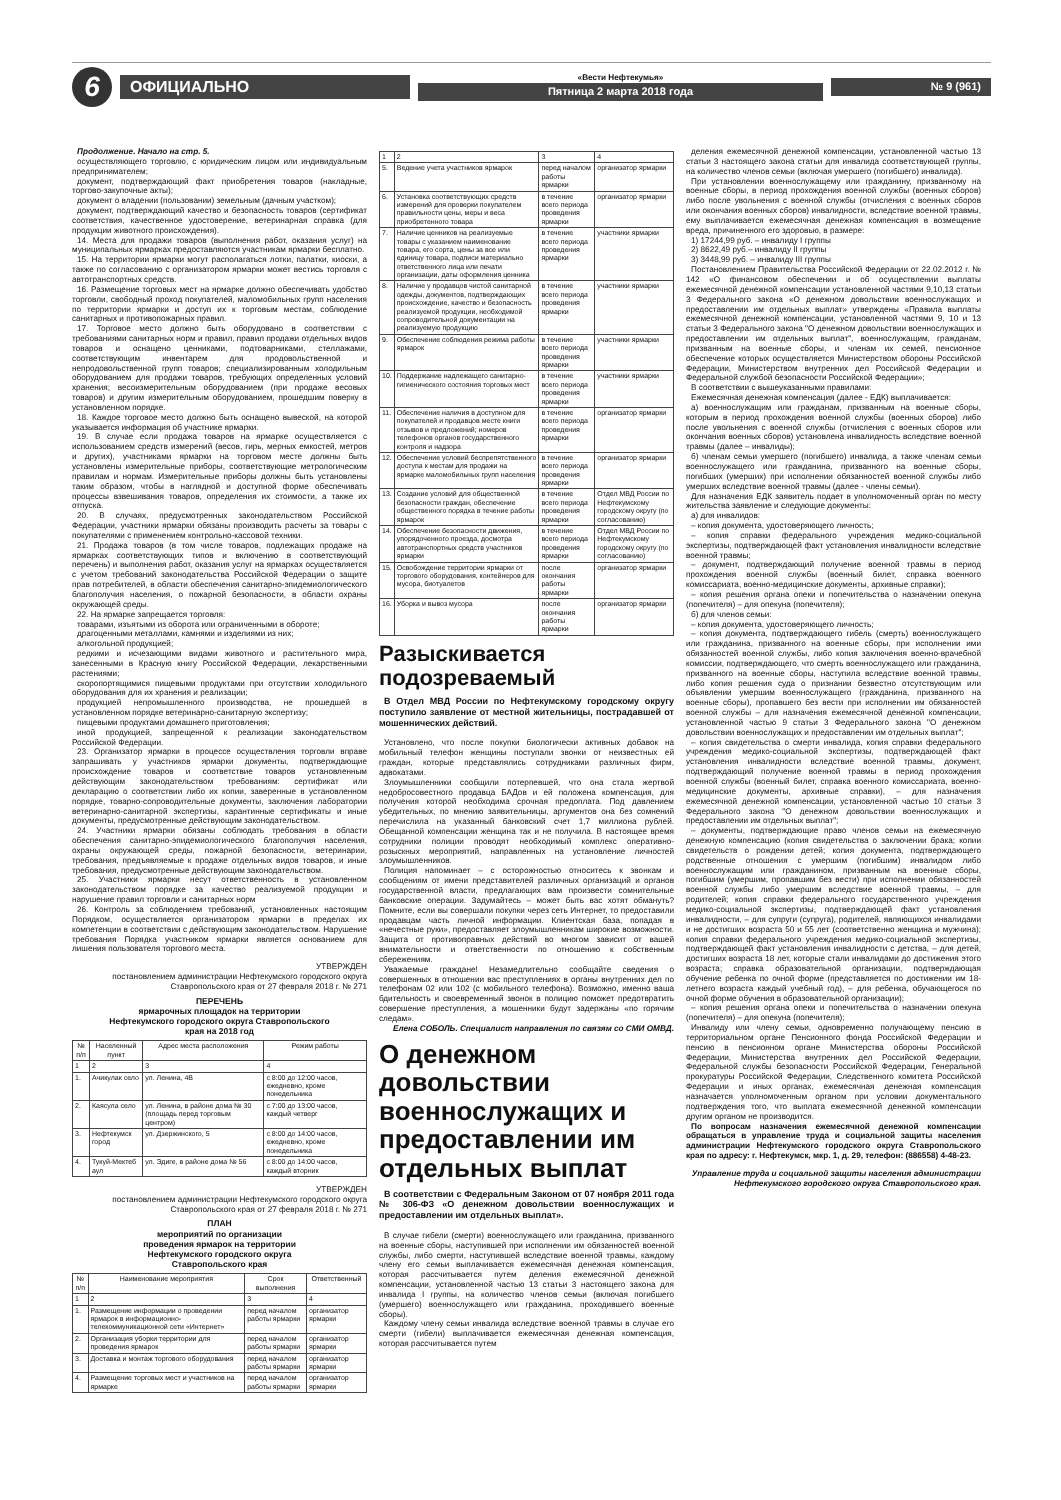6
ОФИЦИАЛЬНО
«Вести Нефтекумья»
Пятница 2 марта 2018 года
№ 9 (961)
Продолжение. Начало на стр. 5.
осуществляющего торговлю, с юридическим лицом или индивидуальным предпринимателем;
документ, подтверждающий факт приобретения товаров (накладные, торгово-закупочные акты);
документ о владении (пользовании) земельным (дачным участком);
документ, подтверждающий качество и безопасность товаров (сертификат соответствия, качественное удостоверение, ветеринарная справка (для продукции животного происхождения).
14. Места для продажи товаров (выполнения работ, оказания услуг) на муниципальных ярмарках предоставляются участникам ярмарки бесплатно.
15. На территории ярмарки могут располагаться лотки, палатки, киоски, а также по согласованию с организатором ярмарки может вестись торговля с автотранспортных средств.
16. Размещение торговых мест на ярмарке должно обеспечивать удобство торговли, свободный проход покупателей, маломобильных групп населения по территории ярмарки и доступ их к торговым местам, соблюдение санитарных и противопожарных правил.
17. Торговое место должно быть оборудовано в соответствии с требованиями санитарных норм и правил, правил продажи отдельных видов товаров и оснащено ценниками, подтоварниками, стеллажами, соответствующим инвентарем для продовольственной и непродовольственной групп товаров; специализированным холодильным оборудованием для продажи товаров, требующих определенных условий хранения; весоизмерительным оборудованием (при продаже весовых товаров) и другим измерительным оборудованием, прошедшим поверку в установленном порядке.
18. Каждое торговое место должно быть оснащено вывеской, на которой указывается информация об участнике ярмарки.
19. В случае если продажа товаров на ярмарке осуществляется с использованием средств измерений (весов, гирь, мерных емкостей, метров и других), участниками ярмарки на торговом месте должны быть установлены измерительные приборы, соответствующие метрологическим правилам и нормам. Измерительные приборы должны быть установлены таким образом, чтобы в наглядной и доступной форме обеспечивать процессы взвешивания товаров, определения их стоимости, а также их отпуска.
20. В случаях, предусмотренных законодательством Российской Федерации, участники ярмарки обязаны производить расчеты за товары с покупателями с применением контрольно-кассовой техники.
21. Продажа товаров (в том числе товаров, подлежащих продаже на ярмарках соответствующих типов и включению в соответствующий перечень) и выполнения работ, оказания услуг на ярмарках осуществляется с учетом требований законодательства Российской Федерации о защите прав потребителей, в области обеспечения санитарно-эпидемиологического благополучия населения, о пожарной безопасности, в области охраны окружающей среды.
22. На ярмарке запрещается торговля:
товарами, изъятыми из оборота или ограниченными в обороте;
драгоценными металлами, камнями и изделиями из них;
алкогольной продукцией;
редкими и исчезающими видами животного и растительного мира, занесенными в Красную книгу Российской Федерации, лекарственными растениями;
скоропортящимися пищевыми продуктами при отсутствии холодильного оборудования для их хранения и реализации;
продукцией непромышленного производства, не прошедшей в установленном порядке ветеринарно-санитарную экспертизу;
пищевыми продуктами домашнего приготовления;
иной продукцией, запрещенной к реализации законодательством Российской Федерации.
23. Организатор ярмарки в процессе осуществления торговли вправе запрашивать у участников ярмарки документы, подтверждающие происхождение товаров и соответствие товаров установленным действующим законодательством требованиям: сертификат или декларацию о соответствии либо их копии, заверенные в установленном порядке, товарно-сопроводительные документы, заключения лаборатории ветеринарно-санитарной экспертизы, карантинные сертификаты и иные документы, предусмотренные действующим законодательством.
24. Участники ярмарки обязаны соблюдать требования в области обеспечения санитарно-эпидемиологического благополучия населения, охраны окружающей среды, пожарной безопасности, ветеринарии, требования, предъявляемые к продаже отдельных видов товаров, и иные требования, предусмотренные действующим законодательством.
25. Участники ярмарки несут ответственность в установленном законодательством порядке за качество реализуемой продукции и нарушение правил торговли и санитарных норм
26. Контроль за соблюдением требований, установленных настоящим Порядком, осуществляется организатором ярмарки в пределах их компетенции в соответствии с действующим законодательством. Нарушение требования Порядка участником ярмарки является основанием для лишения пользователя торгового места.
УТВЕРЖДЕН
постановлением администрации Нефтекумского городского округа
Ставропольского края от 27 февраля 2018 г. № 271
ПЕРЕЧЕНЬ
ярмарочных площадок на территории
Нефтекумского городского округа Ставропольского
края на 2018 год
| № п/п | Населенный пункт | Адрес места расположения | Режим работы |
| --- | --- | --- | --- |
| 1 | 2 | 3 | 4 |
| 1. | Ачикулак село | ул. Ленина, 4В | с 8:00 до 12:00 часов, ежедневно, кроме понедельника |
| 2. | Каясула село | ул. Ленина, в районе дома № 30 (площадь перед торговым центром) | с 7:00 до 13:00 часов, каждый четверг |
| 3. | Нефтекумск город | ул. Дзержинского, 5 | с 8:00 до 14:00 часов, ежедневно, кроме понедельника |
| 4. | Тукуй-Мектеб аул | ул. Эдиге, в районе дома № 56 | с 8:00 до 14:00 часов, каждый вторник |
УТВЕРЖДЕН
постановлением администрации Нефтекумского городского округа
Ставропольского края от 27 февраля 2018 г. № 271
ПЛАН
мероприятий по организации
проведения ярмарок на территории
Нефтекумского городского округа
Ставропольского края
| № п/п | Наименование мероприятия | Срок выполнения | Ответственный |
| --- | --- | --- | --- |
| 1 | 2 | 3 | 4 |
| 1. | Размещение информации о проведении ярмарок в информационно-телекоммуникационной сети «Интернет» | перед началом работы ярмарки | организатор ярмарки |
| 2. | Организация уборки территории для проведения ярмарок | перед началом работы ярмарки | организатор ярмарки |
| 3. | Доставка и монтаж торгового оборудования | перед началом работы ярмарки | организатор ярмарки |
| 4. | Размещение торговых мест и участников на ярмарке | перед началом работы ярмарки | организатор ярмарки |
| 1 | 2 | 3 | 4 |
| 5. | Ведение учета участников ярмарок | перед началом работы ярмарки | организатор ярмарки |
| 6. | Установка соответствующих средств измерений для проверки покупателем правильности цены, меры и веса приобретенного товара | в течение всего периода проведения ярмарки | организатор ярмарки |
| 7. | Наличие ценников на реализуемые товары с указанием наименование товара, его сорта, цены за все или единицу товара, подписи материально ответственного лица или печати организации, даты оформления ценника | в течение всего периода проведения ярмарки | участники ярмарки |
| 8. | Наличие у продавцов чистой санитарной одежды, документов, подтверждающих происхождение, качество и безопасность реализуемой продукции, необходимой сопроводительной документации на реализуемую продукцию | в течение всего периода проведения ярмарки | участники ярмарки |
| 9. | Обеспечение соблюдения режима работы ярмарок | в течение всего периода проведения ярмарки | участники ярмарки |
| 10. | Поддержание надлежащего санитарно-гигиенического состояния торговых мест | в течение всего периода проведения ярмарки | участники ярмарки |
| 11. | Обеспечение наличия в доступном для покупателей и продавцов месте книги отзывов и предложений; номеров телефонов органов государственного контроля и надзора | в течение всего периода проведения ярмарки | организатор ярмарки |
| 12. | Обеспечение условий беспрепятственного доступа к местам для продажи на ярмарке маломобильных групп населения | в течение всего периода проведения ярмарки | организатор ярмарки |
| 13. | Создание условий для общественной безопасности граждан, обеспечение общественного порядка в течение работы ярмарок | в течение всего периода проведения ярмарки | Отдел МВД России по Нефтекумскому городскому округу (по согласованию) |
| 14. | Обеспечение безопасности движения, упорядоченного проезда, досмотра автотранспортных средств участников ярмарки | в течение всего периода проведения ярмарки | Отдел МВД России по Нефтекумскому городскому округу (по согласованию) |
| 15. | Освобождение территории ярмарки от торгового оборудования, контейнеров для мусора, биотуалетов | после окончания работы ярмарки | организатор ярмарки |
| 16. | Уборка и вывоз мусора | после окончания работы ярмарки | организатор ярмарки |
Разыскивается подозреваемый
В Отдел МВД России по Нефтекумскому городскому округу поступило заявление от местной жительницы, пострадавшей от мошеннических действий.
Установлено, что после покупки биологически активных добавок на мобильный телефон женщины поступали звонки от неизвестных ей граждан, которые представлялись сотрудниками различных фирм, адвокатами.
Злоумышленники сообщили потерпевшей, что она стала жертвой недобросовестного продавца БАДов и ей положена компенсация, для получения которой необходима срочная предоплата. Под давлением убедительных, по мнению заявительницы, аргументов она без сомнений перечислила на указанный банковский счет 1,7 миллиона рублей. Обещанной компенсации женщина так и не получила. В настоящее время сотрудники полиции проводят необходимый комплекс оперативно-розыскных мероприятий, направленных на установление личностей злоумышленников.
Полиция напоминает – с осторожностью относитесь к звонкам и сообщениям от имени представителей различных организаций и органов государственной власти, предлагающих вам произвести сомнительные банковские операции. Задумайтесь – может быть вас хотят обмануть? Помните, если вы совершали покупки через сеть Интернет, то предоставили продавцам часть личной информации. Клиентская база, попадая в «нечестные руки», предоставляет злоумышленникам широкие возможности. Защита от противоправных действий во многом зависит от вашей внимательности и ответственности по отношению к собственным сбережениям.
Уважаемые граждане! Незамедлительно сообщайте сведения о совершенных в отношении вас преступлениях в органы внутренних дел по телефонам 02 или 102 (с мобильного телефона). Возможно, именно ваша бдительность и своевременный звонок в полицию поможет предотвратить совершение преступления, а мошенники будут задержаны «по горячим следам».
Елена СОБОЛЬ. Специалист направления по связям со СМИ ОМВД.
О денежном довольствии военнослужащих и предоставлении им отдельных выплат
В соответствии с Федеральным Законом от 07 ноября 2011 года № 306-ФЗ «О денежном довольствии военнослужащих и предоставлении им отдельных выплат».
В случае гибели (смерти) военнослужащего или гражданина, призванного на военные сборы, наступившей при исполнении им обязанностей военной службы, либо смерти, наступившей вследствие военной травмы, каждому члену его семьи выплачивается ежемесячная денежная компенсация, которая рассчитывается путем деления ежемесячной денежной компенсации, установленной частью 13 статьи 3 настоящего закона для инвалида I группы, на количество членов семьи (включая погибшего (умершего) военнослужащего или гражданина, проходившего военные сборы).
Каждому члену семьи инвалида вследствие военной травмы в случае его смерти (гибели) выплачивается ежемесячная денежная компенсация, которая рассчитывается путем
деления ежемесячной денежной компенсации, установленной частью 13 статьи 3 настоящего закона статьи для инвалида соответствующей группы, на количество членов семьи (включая умершего (погибшего) инвалида).
При установлении военнослужащему или гражданину, призванному на военные сборы, в период прохождения военной службы (военных сборов) либо после увольнения с военной службы (отчисления с военных сборов или окончания военных сборов) инвалидности, вследствие военной травмы, ему выплачивается ежемесячная денежная компенсация в возмещение вреда, причиненного его здоровью, в размере:
1) 17244,99 руб. – инвалиду I группы
2) 8622,49 руб.– инвалиду II группы
3) 3448,99 руб. – инвалиду III группы
Постановлением Правительства Российской Федерации от 22.02.2012 г. № 142 «О финансовом обеспечении и об осуществлении выплаты ежемесячной денежной компенсации установленной частями 9,10,13 статьи 3 Федерального закона «О денежном довольствии военнослужащих и предоставлении им отдельных выплат» утверждены «Правила выплаты ежемесячной денежной компенсации, установленной частями 9, 10 и 13 статьи 3 Федерального закона "О денежном довольствии военнослужащих и предоставлении им отдельных выплат", военнослужащим, гражданам, призванным на военные сборы, и членам их семей, пенсионное обеспечение которых осуществляется Министерством обороны Российской Федерации, Министерством внутренних дел Российской Федерации и Федеральной службой безопасности Российской Федерации»;
В соответствии с вышеуказанными правилами:
Ежемесячная денежная компенсация (далее - ЕДК) выплачивается:
а) военнослужащим или гражданам, призванным на военные сборы, которым в период прохождения военной службы (военных сборов) либо после увольнения с военной службы (отчисления с военных сборов или окончания военных сборов) установлена инвалидность вследствие военной травмы (далее – инвалиды);
б) членам семьи умершего (погибшего) инвалида, а также членам семьи военнослужащего или гражданина, призванного на военные сборы, погибших (умерших) при исполнении обязанностей военной службы либо умерших вследствие военной травмы (далее - члены семьи).
Для назначения ЕДК заявитель подает в уполномоченный орган по месту жительства заявление и следующие документы:
а) для инвалидов:
– копия документа, удостоверяющего личность;
– копия справки федерального учреждения медико-социальной экспертизы, подтверждающей факт установления инвалидности вследствие военной травмы;
– документ, подтверждающий получение военной травмы в период прохождения военной службы (военный билет, справка военного комиссариата, военно-медицинские документы, архивные справки);
– копия решения органа опеки и попечительства о назначении опекуна (попечителя) – для опекуна (попечителя);
б) для членов семьи:
– копия документа, удостоверяющего личность;
– копия документа, подтверждающего гибель (смерть) военнослужащего или гражданина, призванного на военные сборы, при исполнении ими обязанностей военной службы, либо копия заключения военно-врачебной комиссии, подтверждающего, что смерть военнослужащего или гражданина, призванного на военные сборы, наступила вследствие военной травмы, либо копия решения суда о признании безвестно отсутствующим или объявлении умершим военнослужащего (гражданина, призванного на военные сборы), пропавшего без вести при исполнении им обязанностей военной службы – для назначения ежемесячной денежной компенсации, установленной частью 9 статьи 3 Федерального закона "О денежном довольствии военнослужащих и предоставлении им отдельных выплат";
– копия свидетельства о смерти инвалида, копия справки федерального учреждения медико-социальной экспертизы, подтверждающей факт установления инвалидности вследствие военной травмы, документ, подтверждающий получение военной травмы в период прохождения военной службы (военный билет, справка военного комиссариата, военно-медицинские документы, архивные справки), – для назначения ежемесячной денежной компенсации, установленной частью 10 статьи 3 Федерального закона "О денежном довольствии военнослужащих и предоставлении им отдельных выплат";
– документы, подтверждающие право членов семьи на ежемесячную денежную компенсацию (копия свидетельства о заключении брака; копии свидетельств о рождении детей; копия документа, подтверждающего родственные отношения с умершим (погибшим) инвалидом либо военнослужащим или гражданином, призванным на военные сборы, погибшим (умершим, пропавшим без вести) при исполнении обязанностей военной службы либо умершим вследствие военной травмы, – для родителей; копия справки федерального государственного учреждения медико-социальной экспертизы, подтверждающей факт установления инвалидности, – для супруги (супруга), родителей, являющихся инвалидами и не достигших возраста 50 и 55 лет (соответственно женщина и мужчина); копия справки федерального учреждения медико-социальной экспертизы, подтверждающей факт установления инвалидности с детства, – для детей, достигших возраста 18 лет, которые стали инвалидами до достижения этого возраста; справка образовательной организации, подтверждающая обучение ребенка по очной форме (представляется по достижении им 18-летнего возраста каждый учебный год), – для ребенка, обучающегося по очной форме обучения в образовательной организации);
– копия решения органа опеки и попечительства о назначении опекуна (попечителя) – для опекуна (попечителя);
Инвалиду или члену семьи, одновременно получающему пенсию в территориальном органе Пенсионного фонда Российской Федерации и пенсию в пенсионном органе Министерства обороны Российской Федерации, Министерства внутренних дел Российской Федерации, Федеральной службы безопасности Российской Федерации, Генеральной прокуратуры Российской Федерации, Следственного комитета Российской Федерации и иных органах, ежемесячная денежная компенсация назначается уполномоченным органом при условии документального подтверждения того, что выплата ежемесячной денежной компенсации другим органом не производится.
По вопросам назначения ежемесячной денежной компенсации обращаться в управление труда и социальной защиты населения администрации Нефтекумского городского округа Ставропольского края по адресу: г. Нефтекумск, мкр. 1, д. 29, телефон: (886558) 4-48-23.
Управление труда и социальной защиты населения администрации Нефтекумского городского округа Ставропольского края.